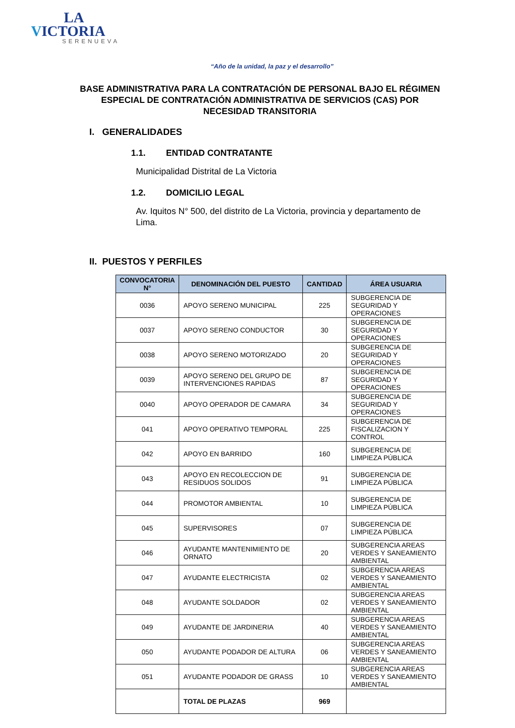LA
VICTORIA
SERENUEVA
“Año de la unidad, la paz y el desarrollo”
BASE ADMINISTRATIVA PARA LA CONTRATACIÓN DE PERSONAL BAJO EL RÉGIMEN ESPECIAL DE CONTRATACIÓN ADMINISTRATIVA DE SERVICIOS (CAS) POR NECESIDAD TRANSITORIA
I. GENERALIDADES
1.1. ENTIDAD CONTRATANTE
Municipalidad Distrital de La Victoria
1.2. DOMICILIO LEGAL
Av. Iquitos N° 500, del distrito de La Victoria, provincia y departamento de Lima.
II. PUESTOS Y PERFILES
| CONVOCATORIA N° | DENOMINACIÓN DEL PUESTO | CANTIDAD | ÁREA USUARIA |
| --- | --- | --- | --- |
| 0036 | APOYO SERENO MUNICIPAL | 225 | SUBGERENCIA DE SEGURIDAD Y OPERACIONES |
| 0037 | APOYO SERENO CONDUCTOR | 30 | SUBGERENCIA DE SEGURIDAD Y OPERACIONES |
| 0038 | APOYO SERENO MOTORIZADO | 20 | SUBGERENCIA DE SEGURIDAD Y OPERACIONES |
| 0039 | APOYO SERENO DEL GRUPO DE INTERVENCIONES RAPIDAS | 87 | SUBGERENCIA DE SEGURIDAD Y OPERACIONES |
| 0040 | APOYO OPERADOR DE CAMARA | 34 | SUBGERENCIA DE SEGURIDAD Y OPERACIONES |
| 041 | APOYO OPERATIVO TEMPORAL | 225 | SUBGERENCIA DE FISCALIZACION Y CONTROL |
| 042 | APOYO EN BARRIDO | 160 | SUBGERENCIA DE LIMPIEZA PÚBLICA |
| 043 | APOYO EN RECOLECCION DE RESIDUOS SOLIDOS | 91 | SUBGERENCIA DE LIMPIEZA PÚBLICA |
| 044 | PROMOTOR AMBIENTAL | 10 | SUBGERENCIA DE LIMPIEZA PÚBLICA |
| 045 | SUPERVISORES | 07 | SUBGERENCIA DE LIMPIEZA PÚBLICA |
| 046 | AYUDANTE MANTENIMIENTO DE ORNATO | 20 | SUBGERENCIA AREAS VERDES Y SANEAMIENTO AMBIENTAL |
| 047 | AYUDANTE ELECTRICISTA | 02 | SUBGERENCIA AREAS VERDES Y SANEAMIENTO AMBIENTAL |
| 048 | AYUDANTE SOLDADOR | 02 | SUBGERENCIA AREAS VERDES Y SANEAMIENTO AMBIENTAL |
| 049 | AYUDANTE DE JARDINERIA | 40 | SUBGERENCIA AREAS VERDES Y SANEAMIENTO AMBIENTAL |
| 050 | AYUDANTE PODADOR DE ALTURA | 06 | SUBGERENCIA AREAS VERDES Y SANEAMIENTO AMBIENTAL |
| 051 | AYUDANTE PODADOR DE GRASS | 10 | SUBGERENCIA AREAS VERDES Y SANEAMIENTO AMBIENTAL |
| | TOTAL DE PLAZAS | 969 | |